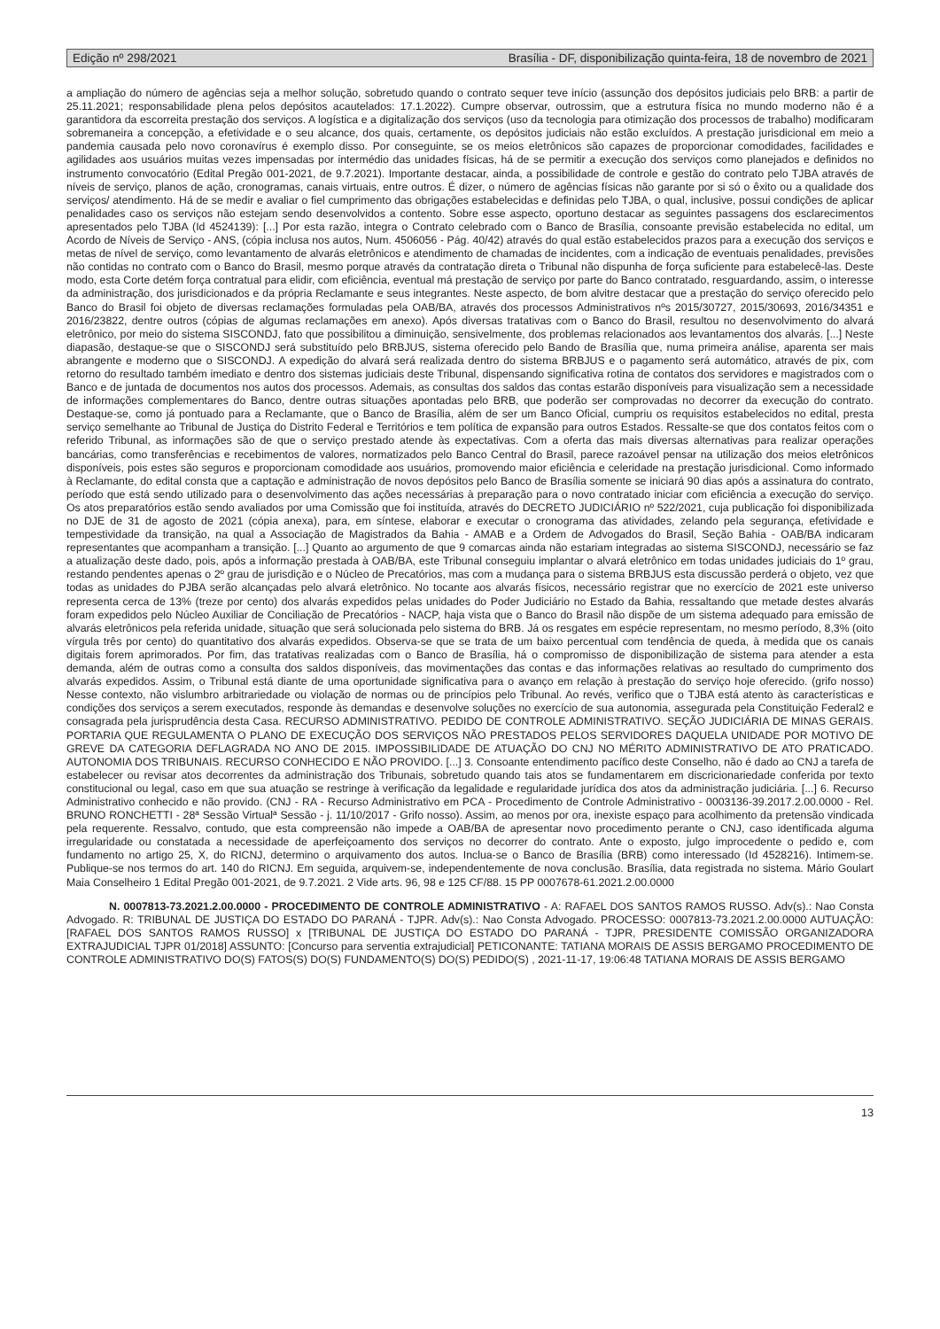Edição nº 298/2021 Brasília - DF, disponibilização quinta-feira, 18 de novembro de 2021
a ampliação do número de agências seja a melhor solução, sobretudo quando o contrato sequer teve início (assunção dos depósitos judiciais pelo BRB: a partir de 25.11.2021; responsabilidade plena pelos depósitos acautelados: 17.1.2022). Cumpre observar, outrossim, que a estrutura física no mundo moderno não é a garantidora da escorreita prestação dos serviços. A logística e a digitalização dos serviços (uso da tecnologia para otimização dos processos de trabalho) modificaram sobremaneira a concepção, a efetividade e o seu alcance, dos quais, certamente, os depósitos judiciais não estão excluídos. A prestação jurisdicional em meio a pandemia causada pelo novo coronavírus é exemplo disso. Por conseguinte, se os meios eletrônicos são capazes de proporcionar comodidades, facilidades e agilidades aos usuários muitas vezes impensadas por intermédio das unidades físicas, há de se permitir a execução dos serviços como planejados e definidos no instrumento convocatório (Edital Pregão 001-2021, de 9.7.2021). Importante destacar, ainda, a possibilidade de controle e gestão do contrato pelo TJBA através de níveis de serviço, planos de ação, cronogramas, canais virtuais, entre outros. É dizer, o número de agências físicas não garante por si só o êxito ou a qualidade dos serviços/ atendimento. Há de se medir e avaliar o fiel cumprimento das obrigações estabelecidas e definidas pelo TJBA, o qual, inclusive, possui condições de aplicar penalidades caso os serviços não estejam sendo desenvolvidos a contento. Sobre esse aspecto, oportuno destacar as seguintes passagens dos esclarecimentos apresentados pelo TJBA (Id 4524139): [...] Por esta razão, integra o Contrato celebrado com o Banco de Brasília, consoante previsão estabelecida no edital, um Acordo de Níveis de Serviço - ANS, (cópia inclusa nos autos, Num. 4506056 - Pág. 40/42) através do qual estão estabelecidos prazos para a execução dos serviços e metas de nível de serviço, como levantamento de alvarás eletrônicos e atendimento de chamadas de incidentes, com a indicação de eventuais penalidades, previsões não contidas no contrato com o Banco do Brasil, mesmo porque através da contratação direta o Tribunal não dispunha de força suficiente para estabelecê-las. Deste modo, esta Corte detém força contratual para elidir, com eficiência, eventual má prestação de serviço por parte do Banco contratado, resguardando, assim, o interesse da administração, dos jurisdicionados e da própria Reclamante e seus integrantes. Neste aspecto, de bom alvitre destacar que a prestação do serviço oferecido pelo Banco do Brasil foi objeto de diversas reclamações formuladas pela OAB/BA, através dos processos Administrativos nºs 2015/30727, 2015/30693, 2016/34351 e 2016/23822, dentre outros (cópias de algumas reclamações em anexo). Após diversas tratativas com o Banco do Brasil, resultou no desenvolvimento do alvará eletrônico, por meio do sistema SISCONDJ, fato que possibilitou a diminuição, sensivelmente, dos problemas relacionados aos levantamentos dos alvarás. [...] Neste diapasão, destaque-se que o SISCONDJ será substituído pelo BRBJUS, sistema oferecido pelo Bando de Brasília que, numa primeira análise, aparenta ser mais abrangente e moderno que o SISCONDJ. A expedição do alvará será realizada dentro do sistema BRBJUS e o pagamento será automático, através de pix, com retorno do resultado também imediato e dentro dos sistemas judiciais deste Tribunal, dispensando significativa rotina de contatos dos servidores e magistrados com o Banco e de juntada de documentos nos autos dos processos. Ademais, as consultas dos saldos das contas estarão disponíveis para visualização sem a necessidade de informações complementares do Banco, dentre outras situações apontadas pelo BRB, que poderão ser comprovadas no decorrer da execução do contrato. Destaque-se, como já pontuado para a Reclamante, que o Banco de Brasília, além de ser um Banco Oficial, cumpriu os requisitos estabelecidos no edital, presta serviço semelhante ao Tribunal de Justiça do Distrito Federal e Territórios e tem política de expansão para outros Estados. Ressalte-se que dos contatos feitos com o referido Tribunal, as informações são de que o serviço prestado atende às expectativas. Com a oferta das mais diversas alternativas para realizar operações bancárias, como transferências e recebimentos de valores, normatizados pelo Banco Central do Brasil, parece razoável pensar na utilização dos meios eletrônicos disponíveis, pois estes são seguros e proporcionam comodidade aos usuários, promovendo maior eficiência e celeridade na prestação jurisdicional. Como informado à Reclamante, do edital consta que a captação e administração de novos depósitos pelo Banco de Brasília somente se iniciará 90 dias após a assinatura do contrato, período que está sendo utilizado para o desenvolvimento das ações necessárias à preparação para o novo contratado iniciar com eficiência a execução do serviço. Os atos preparatórios estão sendo avaliados por uma Comissão que foi instituída, através do DECRETO JUDICIÁRIO nº 522/2021, cuja publicação foi disponibilizada no DJE de 31 de agosto de 2021 (cópia anexa), para, em síntese, elaborar e executar o cronograma das atividades, zelando pela segurança, efetividade e tempestividade da transição, na qual a Associação de Magistrados da Bahia - AMAB e a Ordem de Advogados do Brasil, Seção Bahia - OAB/BA indicaram representantes que acompanham a transição. [...] Quanto ao argumento de que 9 comarcas ainda não estariam integradas ao sistema SISCONDJ, necessário se faz a atualização deste dado, pois, após a informação prestada à OAB/BA, este Tribunal conseguiu implantar o alvará eletrônico em todas unidades judiciais do 1º grau, restando pendentes apenas o 2º grau de jurisdição e o Núcleo de Precatórios, mas com a mudança para o sistema BRBJUS esta discussão perderá o objeto, vez que todas as unidades do PJBA serão alcançadas pelo alvará eletrônico. No tocante aos alvarás físicos, necessário registrar que no exercício de 2021 este universo representa cerca de 13% (treze por cento) dos alvarás expedidos pelas unidades do Poder Judiciário no Estado da Bahia, ressaltando que metade destes alvarás foram expedidos pelo Núcleo Auxiliar de Conciliação de Precatórios - NACP, haja vista que o Banco do Brasil não dispõe de um sistema adequado para emissão de alvarás eletrônicos pela referida unidade, situação que será solucionada pelo sistema do BRB. Já os resgates em espécie representam, no mesmo período, 8,3% (oito vírgula três por cento) do quantitativo dos alvarás expedidos. Observa-se que se trata de um baixo percentual com tendência de queda, à medida que os canais digitais forem aprimorados. Por fim, das tratativas realizadas com o Banco de Brasília, há o compromisso de disponibilização de sistema para atender a esta demanda, além de outras como a consulta dos saldos disponíveis, das movimentações das contas e das informações relativas ao resultado do cumprimento dos alvarás expedidos. Assim, o Tribunal está diante de uma oportunidade significativa para o avanço em relação à prestação do serviço hoje oferecido. (grifo nosso) Nesse contexto, não vislumbro arbitrariedade ou violação de normas ou de princípios pelo Tribunal. Ao revés, verifico que o TJBA está atento às características e condições dos serviços a serem executados, responde às demandas e desenvolve soluções no exercício de sua autonomia, assegurada pela Constituição Federal2 e consagrada pela jurisprudência desta Casa. RECURSO ADMINISTRATIVO. PEDIDO DE CONTROLE ADMINISTRATIVO. SEÇÃO JUDICIÁRIA DE MINAS GERAIS. PORTARIA QUE REGULAMENTA O PLANO DE EXECUÇÃO DOS SERVIÇOS NÃO PRESTADOS PELOS SERVIDORES DAQUELA UNIDADE POR MOTIVO DE GREVE DA CATEGORIA DEFLAGRADA NO ANO DE 2015. IMPOSSIBILIDADE DE ATUAÇÃO DO CNJ NO MÉRITO ADMINISTRATIVO DE ATO PRATICADO. AUTONOMIA DOS TRIBUNAIS. RECURSO CONHECIDO E NÃO PROVIDO. [...] 3. Consoante entendimento pacífico deste Conselho, não é dado ao CNJ a tarefa de estabelecer ou revisar atos decorrentes da administração dos Tribunais, sobretudo quando tais atos se fundamentarem em discricionariedade conferida por texto constitucional ou legal, caso em que sua atuação se restringe à verificação da legalidade e regularidade jurídica dos atos da administração judiciária. [...] 6. Recurso Administrativo conhecido e não provido. (CNJ - RA - Recurso Administrativo em PCA - Procedimento de Controle Administrativo - 0003136-39.2017.2.00.0000 - Rel. BRUNO RONCHETTI - 28ª Sessão Virtualª Sessão - j. 11/10/2017 - Grifo nosso). Assim, ao menos por ora, inexiste espaço para acolhimento da pretensão vindicada pela requerente. Ressalvo, contudo, que esta compreensão não impede a OAB/BA de apresentar novo procedimento perante o CNJ, caso identificada alguma irregularidade ou constatada a necessidade de aperfeiçoamento dos serviços no decorrer do contrato. Ante o exposto, julgo improcedente o pedido e, com fundamento no artigo 25, X, do RICNJ, determino o arquivamento dos autos. Inclua-se o Banco de Brasília (BRB) como interessado (Id 4528216). Intimem-se. Publique-se nos termos do art. 140 do RICNJ. Em seguida, arquivem-se, independentemente de nova conclusão. Brasília, data registrada no sistema. Mário Goulart Maia Conselheiro 1 Edital Pregão 001-2021, de 9.7.2021. 2 Vide arts. 96, 98 e 125 CF/88. 15 PP 0007678-61.2021.2.00.0000
N. 0007813-73.2021.2.00.0000 - PROCEDIMENTO DE CONTROLE ADMINISTRATIVO - A: RAFAEL DOS SANTOS RAMOS RUSSO. Adv(s).: Nao Consta Advogado. R: TRIBUNAL DE JUSTIÇA DO ESTADO DO PARANÁ - TJPR. Adv(s).: Nao Consta Advogado. PROCESSO: 0007813-73.2021.2.00.0000 AUTUAÇÃO: [RAFAEL DOS SANTOS RAMOS RUSSO] x [TRIBUNAL DE JUSTIÇA DO ESTADO DO PARANÁ - TJPR, PRESIDENTE COMISSÃO ORGANIZADORA EXTRAJUDICIAL TJPR 01/2018] ASSUNTO: [Concurso para serventia extrajudicial] PETICONANTE: TATIANA MORAIS DE ASSIS BERGAMO PROCEDIMENTO DE CONTROLE ADMINISTRATIVO DO(S) FATOS(S) DO(S) FUNDAMENTO(S) DO(S) PEDIDO(S) , 2021-11-17, 19:06:48 TATIANA MORAIS DE ASSIS BERGAMO
13